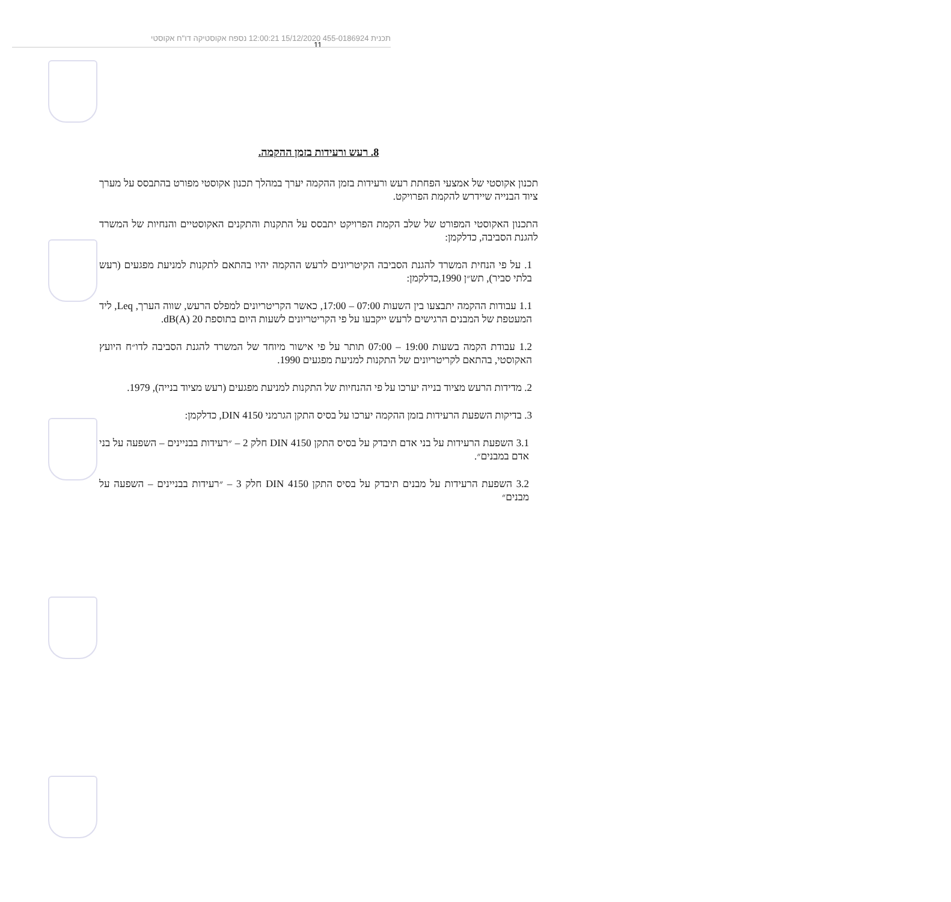תכנית 455-0186924 15/12/2020 12:00:21 נספח אקוסטיקה דו"ח אקוסטי
11
8. רעש ורעידות בזמן ההקמה.
תכנון אקוסטי של אמצעי הפחתת רעש ורעידות בזמן ההקמה יערך במהלך תכנון אקוסטי מפורט בהתבסס על מערך ציוד הבנייה שיידרש להקמת הפרויקט.
התכנון האקוסטי המפורט של שלב הקמת הפרויקט יתבסס על התקנות והתקנים האקוסטיים והנחיות של המשרד להגנת הסביבה, כדלקמן:
1. על פי הנחית המשרד להגנת הסביבה הקיטריונים לרעש ההקמה יהיו בהתאם לתקנות למניעת מפגעים (רעש בלתי סביר), תש״ן 1990,כדלקמן:
1.1 עבודות ההקמה יתבצעו בין השעות 07:00 – 17:00, כאשר הקריטריונים למפלס הרעש, שווה הערך, Leq, ליד המעטפת של המבנים הרגישים לרעש ייקבעו על פי הקריטריונים לשעות היום בתוספת 20 dB(A).
1.2 עבודת הקמה בשעות 19:00 – 07:00 תותר על פי אישור מיוחד של המשרד להגנת הסביבה לדו״ח היועץ האקוסטי, בהתאם לקריטריונים של התקנות למניעת מפגעים 1990.
2. מדידות הרעש מציוד בנייה יערכו על פי ההנחיות של התקנות למניעת מפגעים (רעש מציוד בנייה), 1979.
3. בדיקות השפעת הרעידות בזמן ההקמה יערכו על בסיס התקן הגרמני DIN 4150, כדלקמן:
3.1 השפעת הרעידות על בני אדם תיבדק על בסיס התקן DIN 4150 חלק 2 – ״רעידות בבניינים – השפעה על בני אדם במבנים״.
3.2 השפעת הרעידות על מבנים תיבדק על בסיס התקן DIN 4150 חלק 3 – ״רעידות בבניינים – השפעה על מבנים״